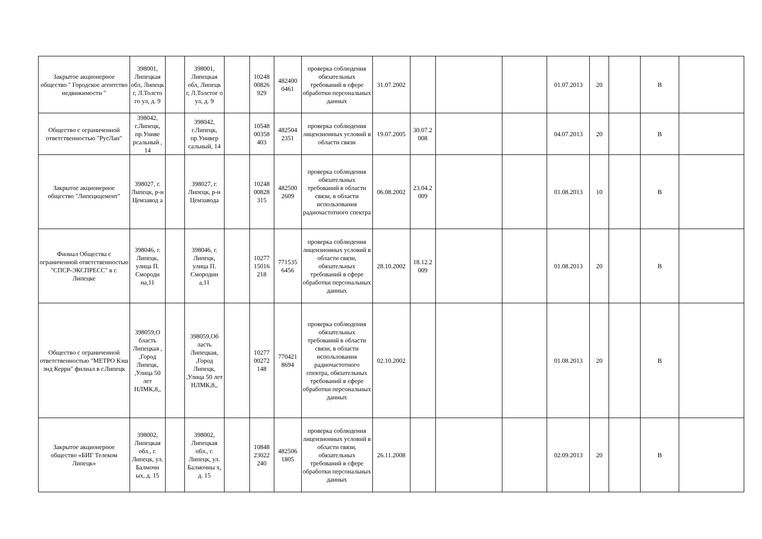| Закрытое акционерное общество " Городское агентство недвижимости " | 398001, Липецкая обл, Липецк г, Л.Толсто го ул, д. 9 | | 398001, Липецкая обл, Липецк г, Л.Толстог о ул, д. 9 | | 10248 00826 929 | 482400 0461 | проверка соблюдения обязательных требований в сфере обработки персональных данных | 31.07.2002 | | | | 01.07.2013 | 20 | | В | |
| Общество с ограниченной ответственностью "РусЛан" | 398042, г.Липецк, пр.Униве рсальный , 14 | | 398042, г.Липецк, пр.Универ сальный, 14 | | 10548 00358 403 | 482504 2351 | проверка соблюдения лицензионных условий в области связи | 19.07.2005 | 30.07.2 008 | | | 04.07.2013 | 20 | | В | |
| Закрытое акционерное общество "Липецкцемент" | 398027, г. Липецк, р-н Цемзавод а | | 398027, г. Липецк, р-н Цемзавода | | 10248 00828 315 | 482500 2609 | проверка соблюдения обязательных требований в области связи, в области использования радиочастотного спектра | 06.08.2002 | 23.04.2 009 | | | 01.08.2013 | 10 | | В | |
| Филиал Общества с ограниченной ответственностью "СПСР-ЭКСПРЕСС" в г. Липецке | 398046, г. Липецк, улица П. Смороди на,11 | | 398046, г. Липецк, улица П. Смородин а,11 | | 10277 15016 218 | 771535 6456 | проверка соблюдения лицензионных условий в области связи, обязательных требований в сфере обработки персональных данных | 28.10.2002 | 18.12.2 009 | | | 01.08.2013 | 20 | | В | |
| Общество с ограниченной ответственностью "МЕТРО Кэш энд Керри" филиал в г.Липецк | 398059,О бласть Липецкая , ,Город Липецк, ,Улица 50 лет НЛМК,8,, | | 398059,Об ласть Липецкая, ,Город Липецк, ,Улица 50 лет НЛМК,8,, | | 10277 00272 148 | 770421 8694 | проверка соблюдения обязательных требований в области связи, в области использования радиочастотного спектра, обязательных требований в сфере обработки персональных данных | 02.10.2002 | | | | 01.08.2013 | 20 | | В | |
| Закрытое акционерное общество «БИГ Телеком Липецк» | 398002, Липецкая обл., г. Липецк, ул. Балмочн ых, д. 15 | | 398002, Липецкая обл., г. Липецк, ул. Балмочны х, д. 15 | | 10848 23022 240 | 482506 1805 | проверка соблюдения лицензионных условий в области связи, обязательных требований в сфере обработки персональных данных | 26.11.2008 | | | | 02.09.2013 | 20 | | В | |